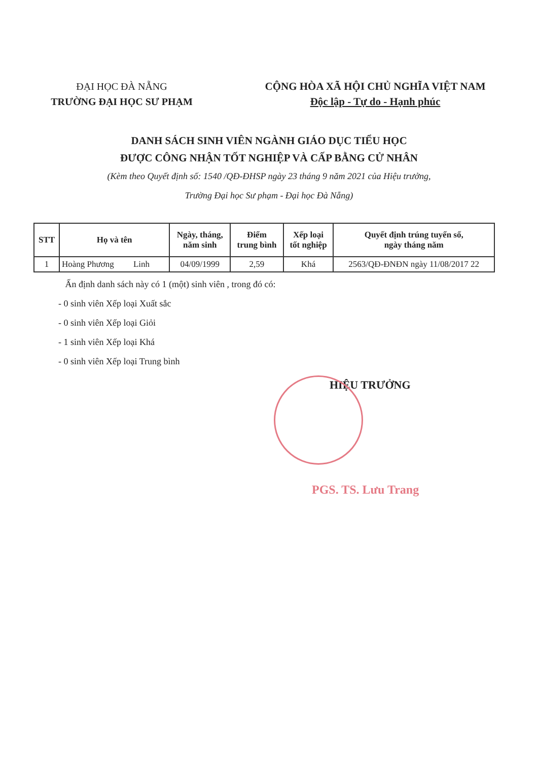ĐẠI HỌC ĐÀ NẴNG
TRƯỜNG ĐẠI HỌC SƯ PHẠM
CỘNG HÒA XÃ HỘI CHỦ NGHĨA VIỆT NAM
Độc lập - Tự do - Hạnh phúc
DANH SÁCH SINH VIÊN NGÀNH GIÁO DỤC TIỂU HỌC
ĐƯỢC CÔNG NHẬN TỐT NGHIỆP VÀ CẤP BẰNG CỬ NHÂN
(Kèm theo Quyết định số: 1540 /QĐ-ĐHSP ngày 23 tháng 9 năm 2021 của Hiệu trưởng,
Trường Đại học Sư phạm - Đại học Đà Nẵng)
| STT | Họ và tên | Ngày, tháng, năm sinh | Điểm trung bình | Xếp loại tốt nghiệp | Quyết định trúng tuyển số, ngày tháng năm |
| --- | --- | --- | --- | --- | --- |
| 1 | Hoàng Phương Linh | 04/09/1999 | 2,59 | Khá | 2563/QĐ-ĐNĐN ngày 11/08/2017 22 |
Ấn định danh sách này có 1 (một) sinh viên , trong đó có:
- 0 sinh viên Xếp loại Xuất sắc
- 0 sinh viên Xếp loại Giỏi
- 1 sinh viên Xếp loại Khá
- 0 sinh viên Xếp loại Trung bình
HIỆU TRƯỞNG
PGS. TS. Lưu Trang